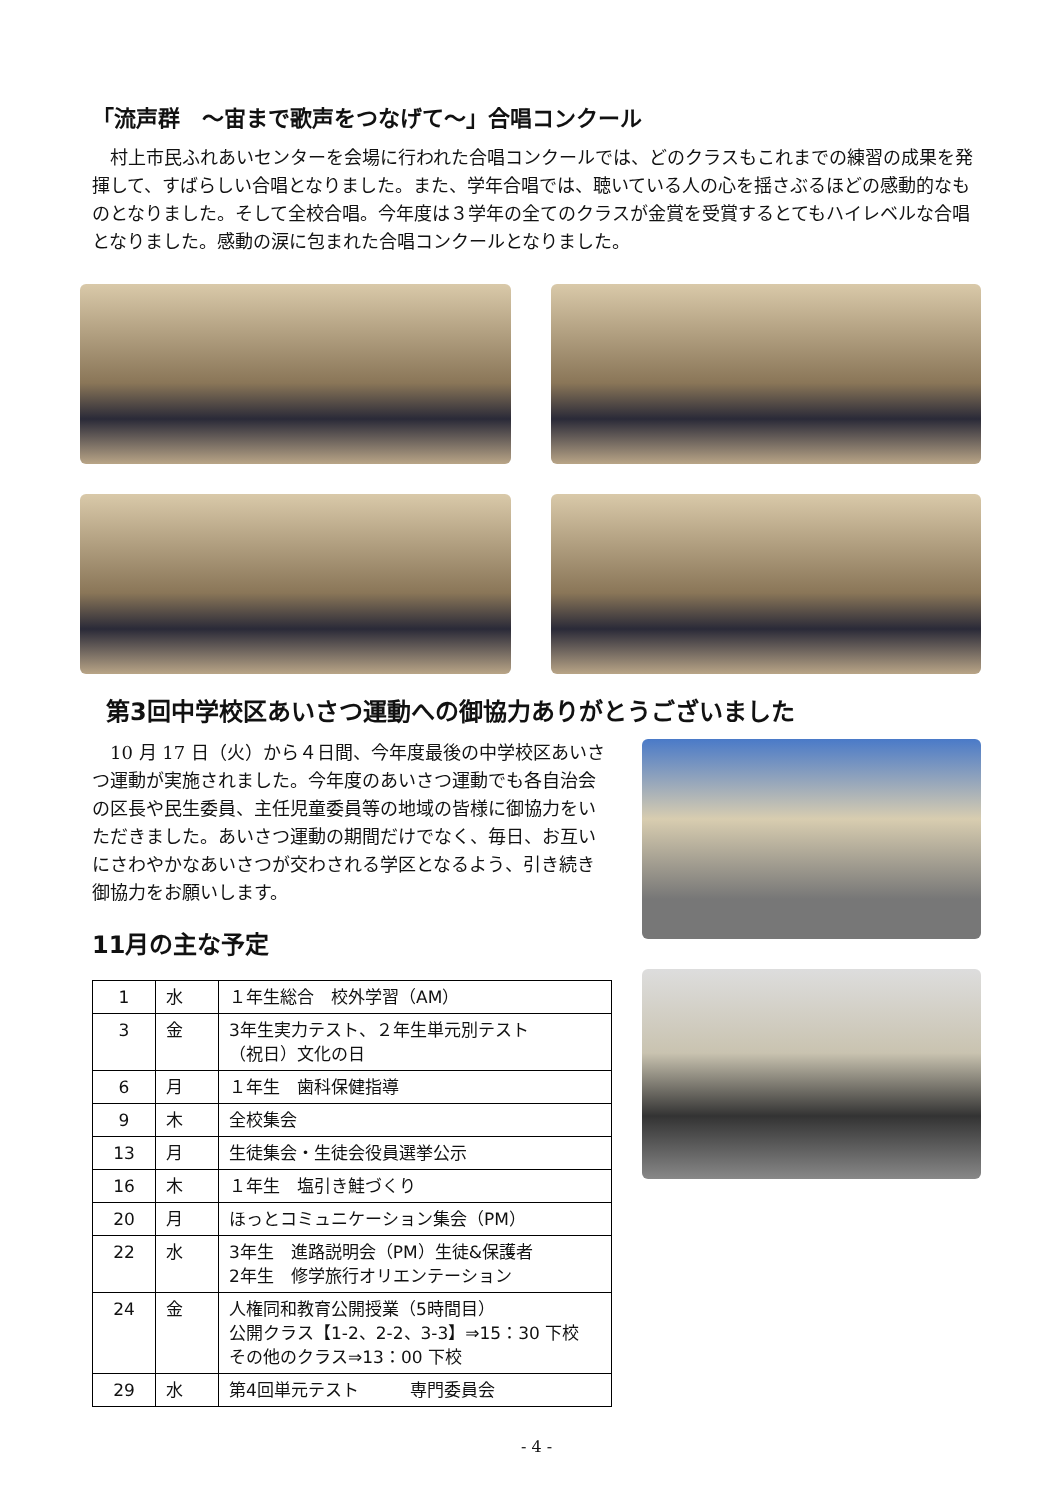「流声群　～宙まで歌声をつなげて～」合唱コンクール
村上市民ふれあいセンターを会場に行われた合唱コンクールでは、どのクラスもこれまでの練習の成果を発揮して、すばらしい合唱となりました。また、学年合唱では、聴いている人の心を揺さぶるほどの感動的なものとなりました。そして全校合唱。今年度は３学年の全てのクラスが金賞を受賞するとてもハイレベルな合唱となりました。感動の涙に包まれた合唱コンクールとなりました。
第3回中学校区あいさつ運動への御協力ありがとうございました
10 月 17 日（火）から４日間、今年度最後の中学校区あいさつ運動が実施されました。今年度のあいさつ運動でも各自治会の区長や民生委員、主任児童委員等の地域の皆様に御協力をいただきました。あいさつ運動の期間だけでなく、毎日、お互いにさわやかなあいさつが交わされる学区となるよう、引き続き御協力をお願いします。
11月の主な予定
| 1 | 水 | １年生総合 校外学習（AM） |
| 3 | 金 | 3年生実力テスト、２年生単元別テスト （祝日）文化の日 |
| 6 | 月 | １年生 歯科保健指導 |
| 9 | 木 | 全校集会 |
| 13 | 月 | 生徒集会・生徒会役員選挙公示 |
| 16 | 木 | １年生 塩引き鮭づくり |
| 20 | 月 | ほっとコミュニケーション集会（PM） |
| 22 | 水 | 3年生 進路説明会（PM）生徒&保護者 2年生 修学旅行オリエンテーション |
| 24 | 金 | 人権同和教育公開授業（5時間目） 公開クラス【1-2、2-2、3-3】⇒15：30 下校 その他のクラス⇒13：00 下校 |
| 29 | 水 | 第4回単元テスト 専門委員会 |
- 4 -